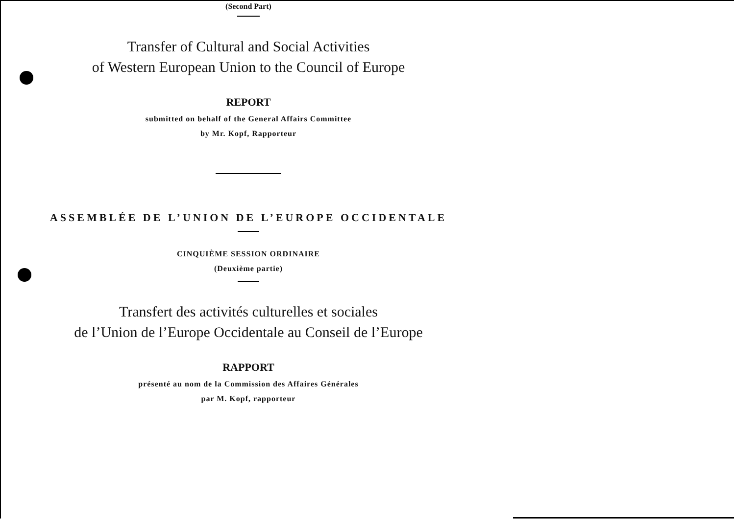(Second Part)
Transfer of Cultural and Social Activities
of Western European Union to the Council of Europe
REPORT
submitted on behalf of the General Affairs Committee
by Mr. Kopf, Rapporteur
ASSEMBLÉE DE L’UNION DE L’EUROPE OCCIDENTALE
CINQUIÈME SESSION ORDINAIRE
(Deuxième partie)
Transfert des activités culturelles et sociales
de l’Union de l’Europe Occidentale au Conseil de l’Europe
RAPPORT
présenté au nom de la Commission des Affaires Générales
par M. Kopf, rapporteur